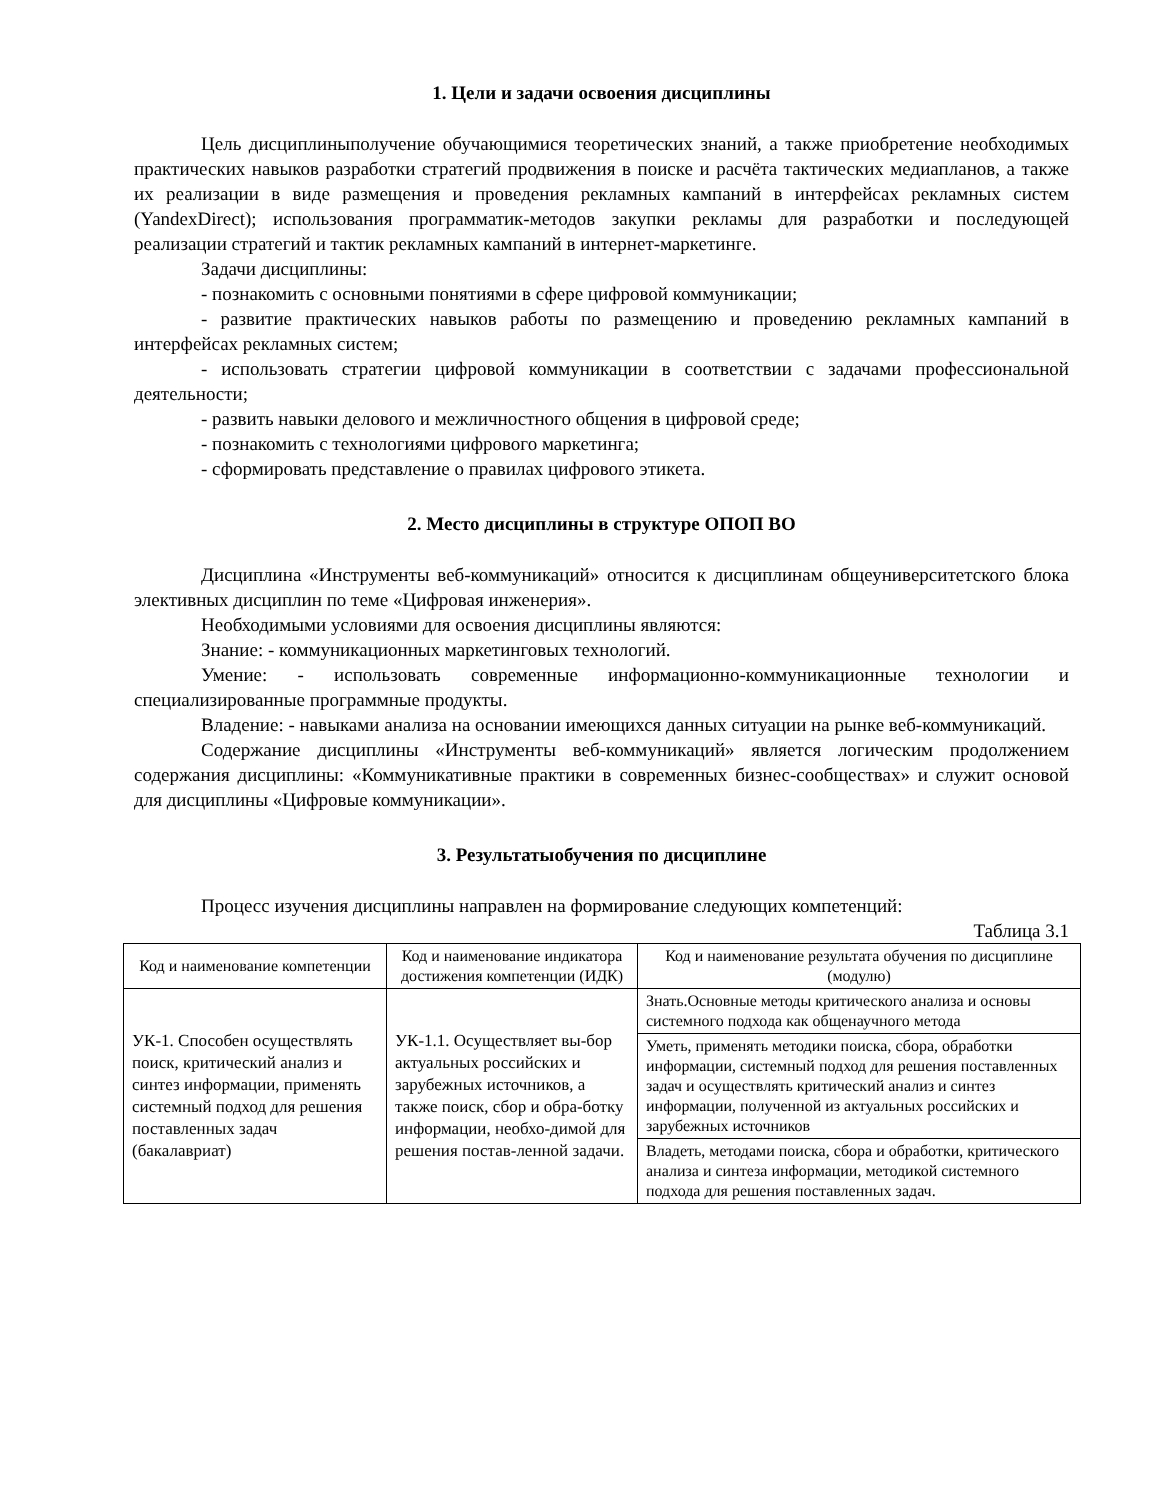1. Цели и задачи освоения дисциплины
Цель дисциплиныполучение обучающимися теоретических знаний, а также приобретение необходимых практических навыков разработки стратегий продвижения в поиске и расчёта тактических медиапланов, а также их реализации в виде размещения и проведения рекламных кампаний в интерфейсах рекламных систем (YandexDirect); использования программатик-методов закупки рекламы для разработки и последующей реализации стратегий и тактик рекламных кампаний в интернет-маркетинге.
Задачи дисциплины:
- познакомить с основными понятиями в сфере цифровой коммуникации;
- развитие практических навыков работы по размещению и проведению рекламных кампаний в интерфейсах рекламных систем;
- использовать стратегии цифровой коммуникации в соответствии с задачами профессиональной деятельности;
- развить навыки делового и межличностного общения в цифровой среде;
- познакомить с технологиями цифрового маркетинга;
- сформировать представление о правилах цифрового этикета.
2. Место дисциплины в структуре ОПОП ВО
Дисциплина «Инструменты веб-коммуникаций» относится к дисциплинам общеуниверситетского блока элективных дисциплин по теме «Цифровая инженерия».
Необходимыми условиями для освоения дисциплины являются:
Знание: - коммуникационных маркетинговых технологий.
Умение: - использовать современные информационно-коммуникационные технологии и специализированные программные продукты.
Владение: - навыками анализа на основании имеющихся данных ситуации на рынке веб-коммуникаций.
Содержание дисциплины «Инструменты веб-коммуникаций» является логическим продолжением содержания дисциплины: «Коммуникативные практики в современных бизнес-сообществах» и служит основой для дисциплины «Цифровые коммуникации».
3. Результатыобучения по дисциплине
Процесс изучения дисциплины направлен на формирование следующих компетенций:
Таблица 3.1
| Код и наименование компетенции | Код и наименование индикатора достижения компетенции (ИДК) | Код и наименование результата обучения по дисциплине (модулю) |
| --- | --- | --- |
| УК-1. Способен осуществлять поиск, критический анализ и синтез информации, применять системный подход для решения поставленных задач (бакалавриат) | УК-1.1. Осуществляет вы-бор актуальных российских и зарубежных источников, а также поиск, сбор и обра-ботку информации, необхо-димой для решения постав-ленной задачи. | Знать.Основные методы критического анализа и основы системного подхода как общенаучного метода |
| | | Уметь, применять методики поиска, сбора, обработки информации, системный подход для решения поставленных задач и осуществлять критический анализ и синтез информации, полученной из актуальных российских и зарубежных источников |
| | | Владеть, методами поиска, сбора и обработки, критического анализа и синтеза информации, методикой системного подхода для решения поставленных задач. |